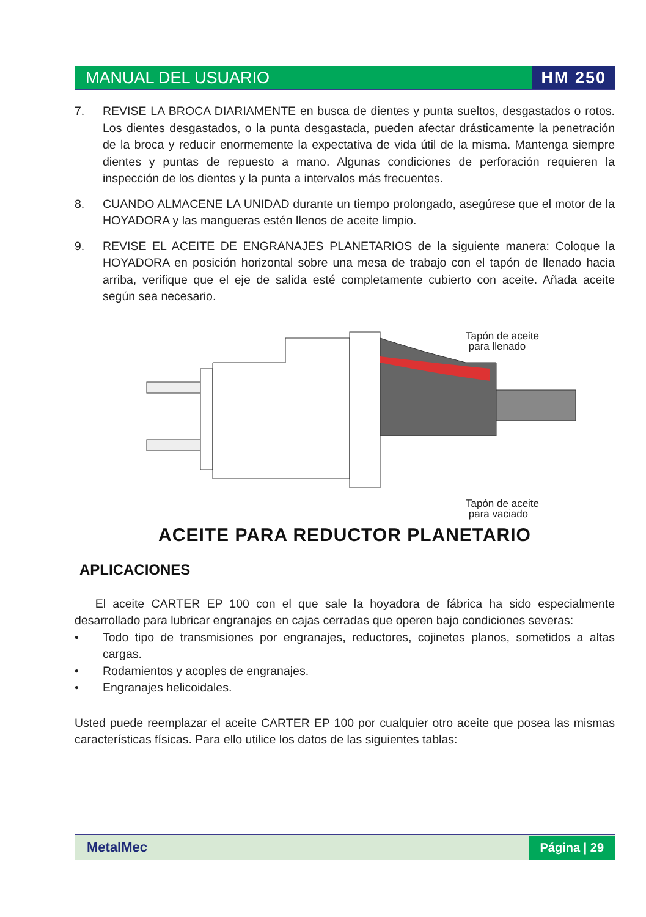MANUAL DEL USUARIO HM 250
7. REVISE LA BROCA DIARIAMENTE en busca de dientes y punta sueltos, desgastados o rotos. Los dientes desgastados, o la punta desgastada, pueden afectar drásticamente la penetración de la broca y reducir enormemente la expectativa de vida útil de la misma. Mantenga siempre dientes y puntas de repuesto a mano. Algunas condiciones de perforación requieren la inspección de los dientes y la punta a intervalos más frecuentes.
8. CUANDO ALMACENE LA UNIDAD durante un tiempo prolongado, asegúrese que el motor de la HOYADORA y las mangueras estén llenos de aceite limpio.
9. REVISE EL ACEITE DE ENGRANAJES PLANETARIOS de la siguiente manera: Coloque la HOYADORA en posición horizontal sobre una mesa de trabajo con el tapón de llenado hacia arriba, verifique que el eje de salida esté completamente cubierto con aceite. Añada aceite según sea necesario.
Tapón de aceite
para llenado
Tapón de aceite
para vaciado
ACEITE PARA REDUCTOR PLANETARIO
APLICACIONES
El aceite CARTER EP 100 con el que sale la hoyadora de fábrica ha sido especialmente desarrollado para lubricar engranajes en cajas cerradas que operen bajo condiciones severas:
• Todo tipo de transmisiones por engranajes, reductores, cojinetes planos, sometidos a altas cargas.
• Rodamientos y acoples de engranajes.
• Engranajes helicoidales.
Usted puede reemplazar el aceite CARTER EP 100 por cualquier otro aceite que posea las mismas características físicas. Para ello utilice los datos de las siguientes tablas:
MetalMec Página | 29